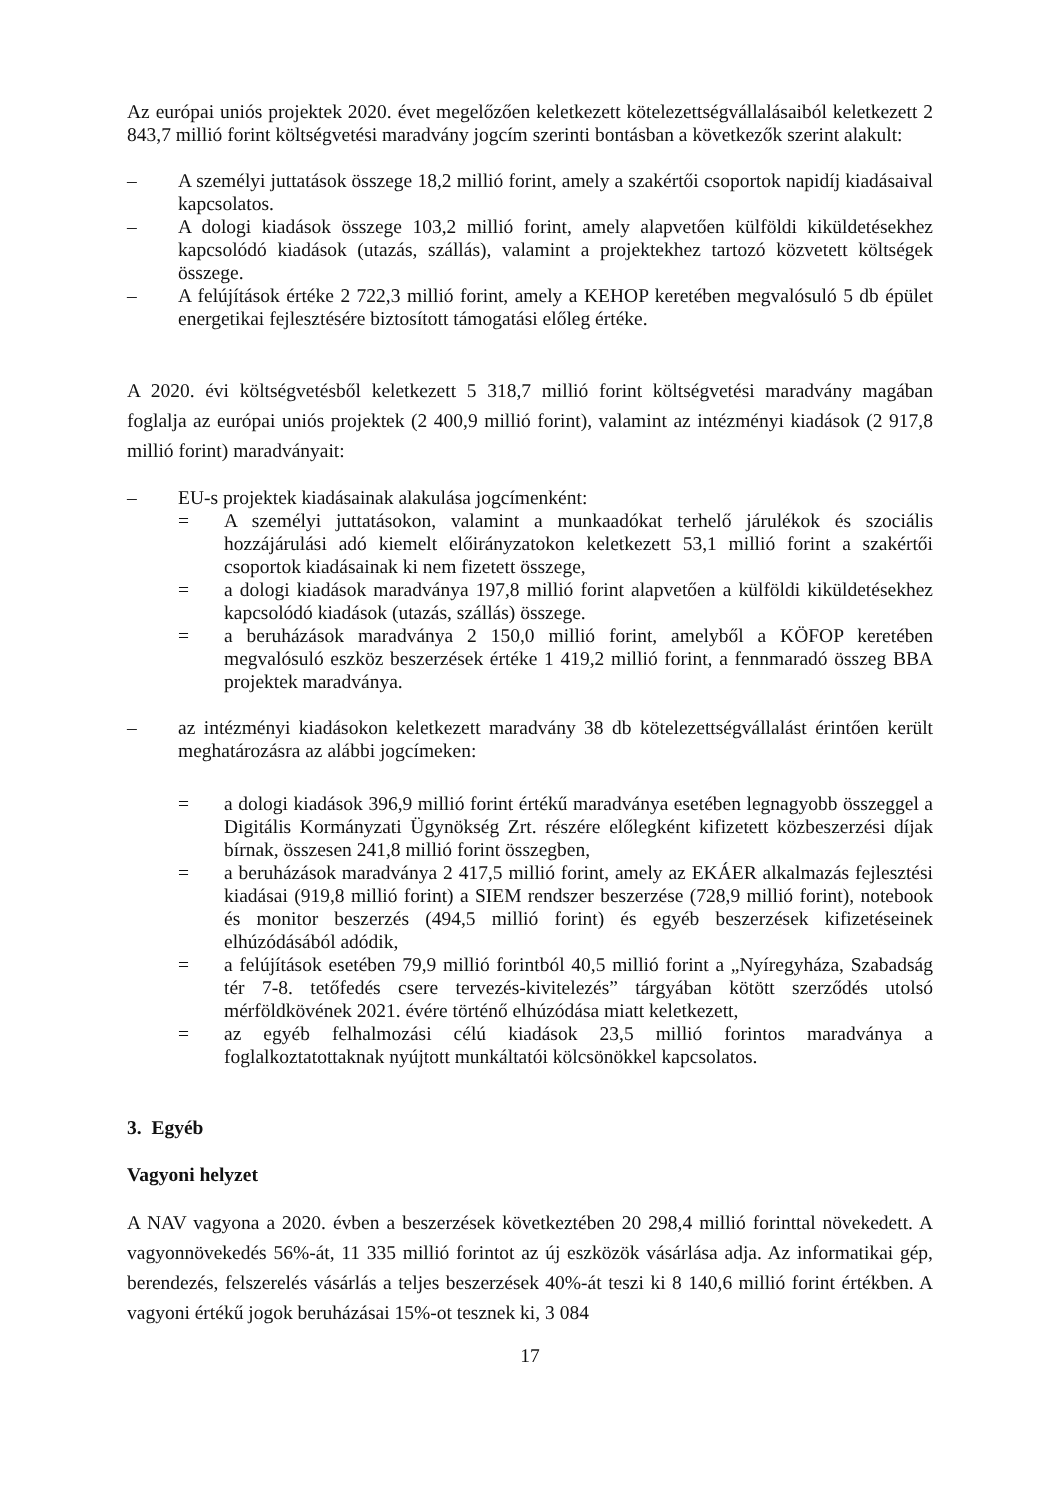Az európai uniós projektek 2020. évet megelőzően keletkezett kötelezettségvállalásaiból keletkezett 2 843,7 millió forint költségvetési maradvány jogcím szerinti bontásban a következők szerint alakult:
– A személyi juttatások összege 18,2 millió forint, amely a szakértői csoportok napidíj kiadásaival kapcsolatos.
– A dologi kiadások összege 103,2 millió forint, amely alapvetően külföldi kiküldetésekhez kapcsolódó kiadások (utazás, szállás), valamint a projektekhez tartozó közvetett költségek összege.
– A felújítások értéke 2 722,3 millió forint, amely a KEHOP keretében megvalósuló 5 db épület energetikai fejlesztésére biztosított támogatási előleg értéke.
A 2020. évi költségvetésből keletkezett 5 318,7 millió forint költségvetési maradvány magában foglalja az európai uniós projektek (2 400,9 millió forint), valamint az intézményi kiadások (2 917,8 millió forint) maradványait:
– EU-s projektek kiadásainak alakulása jogcímenként:
= A személyi juttatásokon, valamint a munkaadókat terhelő járulékok és szociális hozzájárulási adó kiemelt előirányzatokon keletkezett 53,1 millió forint a szakértői csoportok kiadásainak ki nem fizetett összege,
= a dologi kiadások maradványa 197,8 millió forint alapvetően a külföldi kiküldetésekhez kapcsolódó kiadások (utazás, szállás) összege.
= a beruházások maradványa 2 150,0 millió forint, amelyből a KÖFOP keretében megvalósuló eszköz beszerzések értéke 1 419,2 millió forint, a fennmaradó összeg BBA projektek maradványa.
– az intézményi kiadásokon keletkezett maradvány 38 db kötelezettségvállalást érintően került meghatározásra az alábbi jogcímeken:
= a dologi kiadások 396,9 millió forint értékű maradványa esetében legnagyobb összeggel a Digitális Kormányzati Ügynökség Zrt. részére előlegként kifizetett közbeszerzési díjak bírnak, összesen 241,8 millió forint összegben,
= a beruházások maradványa 2 417,5 millió forint, amely az EKÁER alkalmazás fejlesztési kiadásai (919,8 millió forint) a SIEM rendszer beszerzése (728,9 millió forint), notebook és monitor beszerzés (494,5 millió forint) és egyéb beszerzések kifizetéseinek elhúzódásából adódik,
= a felújítások esetében 79,9 millió forintból 40,5 millió forint a „Nyíregyháza, Szabadság tér 7-8. tetőfedés csere tervezés-kivitelezés” tárgyában kötött szerződés utolsó mérföldkövének 2021. évére történő elhúzódása miatt keletkezett,
= az egyéb felhalmozási célú kiadások 23,5 millió forintos maradványa a foglalkoztatottaknak nyújtott munkáltatói kölcsönökkel kapcsolatos.
3. Egyéb
Vagyoni helyzet
A NAV vagyona a 2020. évben a beszerzések következtében 20 298,4 millió forinttal növekedett. A vagyonnövekedés 56%-át, 11 335 millió forintot az új eszközök vásárlása adja. Az informatikai gép, berendezés, felszerelés vásárlás a teljes beszerzések 40%-át teszi ki 8 140,6 millió forint értékben. A vagyoni értékű jogok beruházásai 15%-ot tesznek ki, 3 084
17